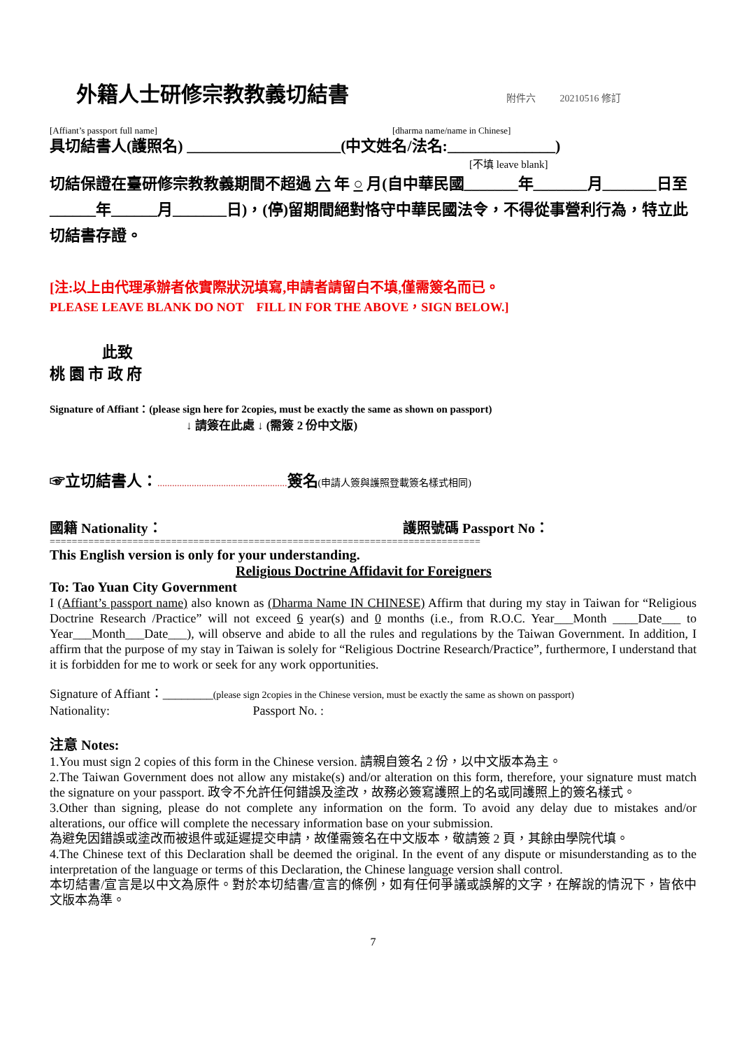外籍人士研修宗教教義切結書 附件六 20210516 修訂
[Affiant’s passport full name] [dharma name/name in Chinese]
具切結書人(護照名) ____________________(中文姓名/法名:______________)
[不填 leave blank]
切結保證在臺研修宗教教義期間不超過 六 年 ○ 月(自中華民國_______年_______月_______日至______年______月_______日)，(停)留期間絕對恪守中華民國法令，不得從事營利行為，特立此切結書存證。
[注:以上由代理承辦者依實際狀況填寫,申請者請留白不填,僅需簽名而已。
PLEASE LEAVE BLANK DO NOT　FILL IN FOR THE ABOVE，SIGN BELOW.]
此致
桃 園 市 政 府
Signature of Affiant：(please sign here for 2copies, must be exactly the same as shown on passport)
↓ 請簽在此處 ↓ (需簽 2 份中文版)
☞立切結書人：..................................................... 簽名(申請人簽與護照登載簽名樣式相同)
國籍 Nationality： 護照號碼 Passport No：
==============================================================================
This English version is only for your understanding.
Religious Doctrine Affidavit for Foreigners
To: Tao Yuan City Government
I (Affiant’s passport name) also known as (Dharma Name IN CHINESE) Affirm that during my stay in Taiwan for “Religious Doctrine Research /Practice” will not exceed 6 year(s) and 0 months (i.e., from R.O.C. Year___Month ____Date___ to Year___Month___Date___), will observe and abide to all the rules and regulations by the Taiwan Government. In addition, I affirm that the purpose of my stay in Taiwan is solely for “Religious Doctrine Research/Practice”, furthermore, I understand that it is forbidden for me to work or seek for any work opportunities.
Signature of Affiant：________(please sign 2copies in the Chinese version, must be exactly the same as shown on passport)
Nationality: Passport No. :
注意 Notes:
1.You must sign 2 copies of this form in the Chinese version. 請親自簽名 2 份，以中文版本為主。
2.The Taiwan Government does not allow any mistake(s) and/or alteration on this form, therefore, your signature must match the signature on your passport. 政令不允許任何錯誤及塗改，故務必簽寫護照上的名或同護照上的簽名樣式。
3.Other than signing, please do not complete any information on the form. To avoid any delay due to mistakes and/or alterations, our office will complete the necessary information base on your submission.
為避免因錯誤或塗改而被退件或延遲提交申請，故僅需簽名在中文版本，敬請簽 2 頁，其餘由學院代填。
4.The Chinese text of this Declaration shall be deemed the original. In the event of any dispute or misunderstanding as to the interpretation of the language or terms of this Declaration, the Chinese language version shall control.
本切結書/宣言是以中文為原件。對於本切結書/宣言的條例，如有任何爭議或誤解的文字，在解說的情況下，皆依中文版本為準。
7